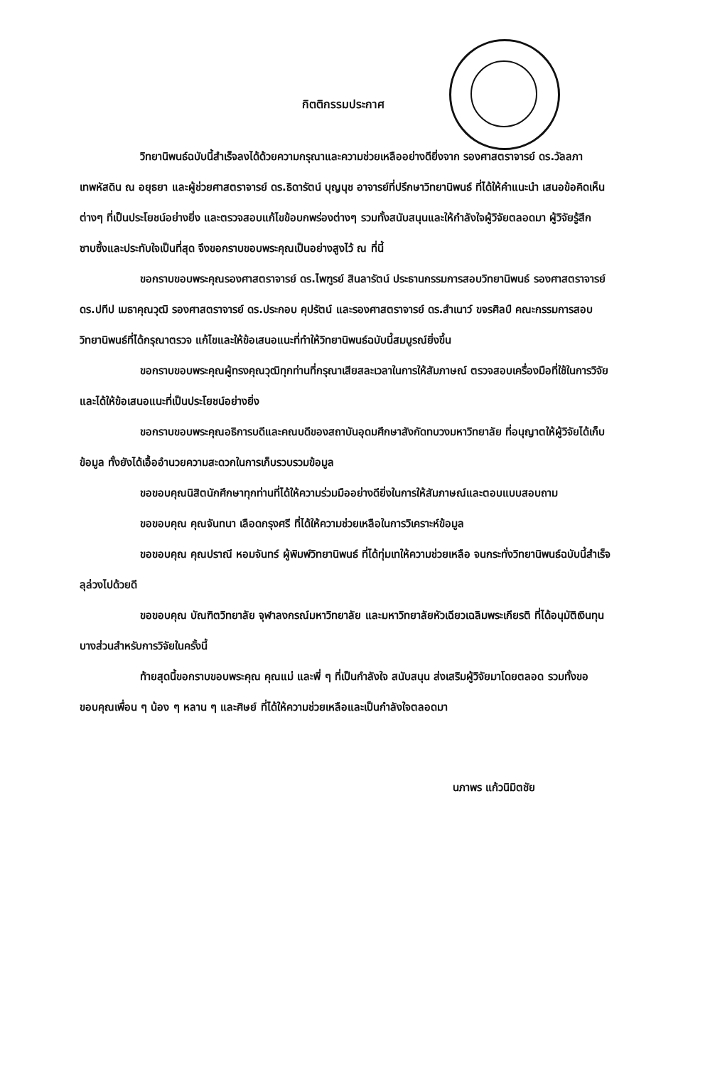กิตติกรรมประกาศ
วิทยานิพนธ์ฉบับนี้สำเร็จลงได้ด้วยความกรุณาและความช่วยเหลืออย่างดียิ่งจาก รองศาสตราจารย์ ดร.วัลลภา เทพหัสดิน ณ อยุธยา และผู้ช่วยศาสตราจารย์ ดร.ธิดารัตน์ บุญนุช อาจารย์ที่ปรึกษาวิทยานิพนธ์ ที่ได้ให้คำแนะนำ เสนอข้อคิดเห็นต่างๆ ที่เป็นประโยชน์อย่างยิ่ง และตรวจสอบแก้ไขข้อบกพร่องต่างๆ รวมทั้งสนับสนุนและให้กำลังใจผู้วิจัยตลอดมา ผู้วิจัยรู้สึกซาบซึ้งและประทับใจเป็นที่สุด จึงขอกราบขอบพระคุณเป็นอย่างสูงไว้ ณ ที่นี้
ขอกราบขอบพระคุณรองศาสตราจารย์ ดร.ไพฑูรย์ สินลารัตน์ ประธานกรรมการสอบวิทยานิพนธ์ รองศาสตราจารย์ ดร.ปทีป เมธาคุณวุฒิ รองศาสตราจารย์ ดร.ประกอบ คุปรัตน์ และรองศาสตราจารย์ ดร.สำเนาว์ ขจรศิลป์ คณะกรรมการสอบวิทยานิพนธ์ที่ได้กรุณาตรวจ แก้ไขและให้ข้อเสนอแนะที่ทำให้วิทยานิพนธ์ฉบับนี้สมบูรณ์ยิ่งขึ้น
ขอกราบขอบพระคุณผู้ทรงคุณวุฒิทุกท่านที่กรุณาเสียสละเวลาในการให้สัมภาษณ์ ตรวจสอบเครื่องมือที่ใช้ในการวิจัย และได้ให้ข้อเสนอแนะที่เป็นประโยชน์อย่างยิ่ง
ขอกราบขอบพระคุณอธิการบดีและคณบดีของสถาบันอุดมศึกษาสังกัดทบวงมหาวิทยาลัย ที่อนุญาตให้ผู้วิจัยได้เก็บข้อมูล ทั้งยังได้เอื้ออำนวยความสะดวกในการเก็บรวบรวมข้อมูล
ขอขอบคุณนิสิตนักศึกษาทุกท่านที่ได้ให้ความร่วมมืออย่างดียิ่งในการให้สัมภาษณ์และตอบแบบสอบถาม
ขอขอบคุณ คุณจันทนา เลือดกรุงศรี ที่ได้ให้ความช่วยเหลือในการวิเคราะห์ข้อมูล
ขอขอบคุณ คุณปราณี หอมจันทร์ ผู้พิมพ์วิทยานิพนธ์ ที่ได้ทุ่มเทให้ความช่วยเหลือ จนกระทั่งวิทยานิพนธ์ฉบับนี้สำเร็จลุล่วงไปด้วยดี
ขอขอบคุณ บัณฑิตวิทยาลัย จุฬาลงกรณ์มหาวิทยาลัย และมหาวิทยาลัยหัวเฉียวเฉลิมพระเกียรติ ที่ได้อนุมัติเงินทุนบางส่วนสำหรับการวิจัยในครั้งนี้
ท้ายสุดนี้ขอกราบขอบพระคุณ คุณแม่ และพี่ ๆ ที่เป็นกำลังใจ สนับสนุน ส่งเสริมผู้วิจัยมาโดยตลอด รวมทั้งขอขอบคุณเพื่อน ๆ น้อง ๆ หลาน ๆ และศิษย์ ที่ได้ให้ความช่วยเหลือและเป็นกำลังใจตลอดมา
นภาพร แก้วนิมิตชัย